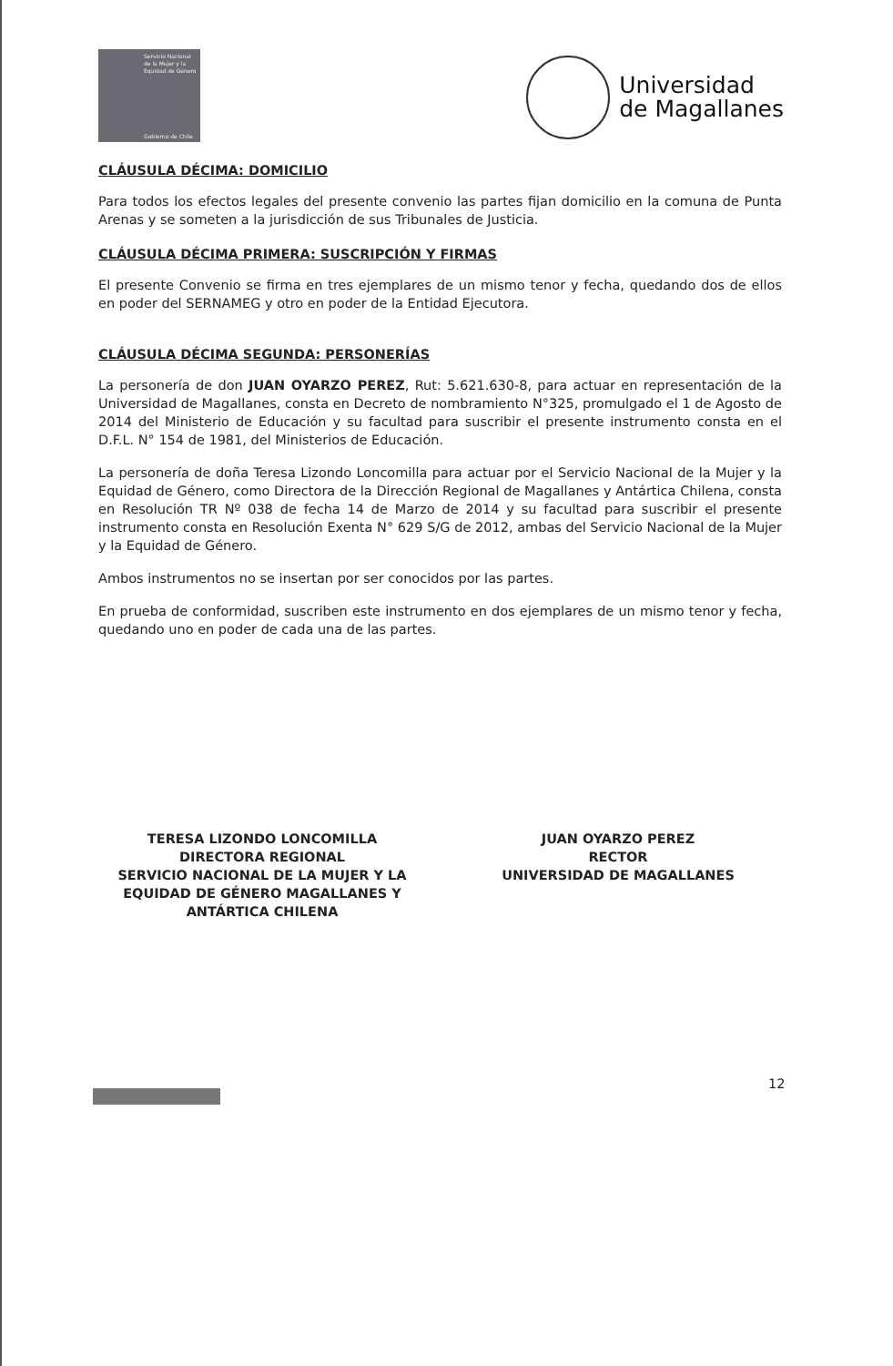Servicio Nacional de la Mujer y la Equidad de Género
Gobierno de Chile
Universidad
de Magallanes
CLÁUSULA DÉCIMA: DOMICILIO
Para todos los efectos legales del presente convenio las partes fijan domicilio en la comuna de Punta Arenas y se someten a la jurisdicción de sus Tribunales de Justicia.
CLÁUSULA DÉCIMA PRIMERA: SUSCRIPCIÓN Y FIRMAS
El presente Convenio se firma en tres ejemplares de un mismo tenor y fecha, quedando dos de ellos en poder del SERNAMEG y otro en poder de la Entidad Ejecutora.
CLÁUSULA DÉCIMA SEGUNDA: PERSONERÍAS
La personería de don JUAN OYARZO PEREZ, Rut: 5.621.630-8, para actuar en representación de la Universidad de Magallanes, consta en Decreto de nombramiento N°325, promulgado el 1 de Agosto de 2014 del Ministerio de Educación y su facultad para suscribir el presente instrumento consta en el D.F.L. N° 154 de 1981, del Ministerios de Educación.
La personería de doña Teresa Lizondo Loncomilla para actuar por el Servicio Nacional de la Mujer y la Equidad de Género, como Directora de la Dirección Regional de Magallanes y Antártica Chilena, consta en Resolución TR Nº 038 de fecha 14 de Marzo de 2014 y su facultad para suscribir el presente instrumento consta en Resolución Exenta N° 629 S/G de 2012, ambas del Servicio Nacional de la Mujer y la Equidad de Género.
Ambos instrumentos no se insertan por ser conocidos por las partes.
En prueba de conformidad, suscriben este instrumento en dos ejemplares de un mismo tenor y fecha, quedando uno en poder de cada una de las partes.
TERESA LIZONDO LONCOMILLA
DIRECTORA REGIONAL
SERVICIO NACIONAL DE LA MUJER Y LA EQUIDAD DE GÉNERO MAGALLANES Y ANTÁRTICA CHILENA
JUAN OYARZO PEREZ
RECTOR
UNIVERSIDAD DE MAGALLANES
12